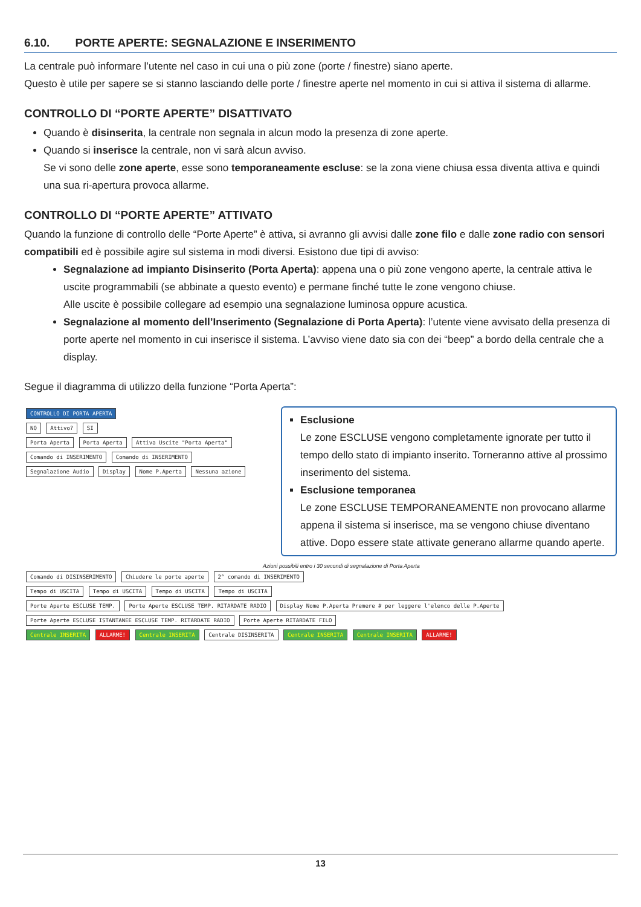6.10. PORTE APERTE: SEGNALAZIONE E INSERIMENTO
La centrale può informare l’utente nel caso in cui una o più zone (porte / finestre) siano aperte.
Questo è utile per sapere se si stanno lasciando delle porte / finestre aperte nel momento in cui si attiva il sistema di allarme.
CONTROLLO DI “PORTE APERTE” DISATTIVATO
Quando è disinserita, la centrale non segnala in alcun modo la presenza di zone aperte.
Quando si inserisce la centrale, non vi sarà alcun avviso.
Se vi sono delle zone aperte, esse sono temporaneamente escluse: se la zona viene chiusa essa diventa attiva e quindi una sua ri-apertura provoca allarme.
CONTROLLO DI “PORTE APERTE” ATTIVATO
Quando la funzione di controllo delle “Porte Aperte” è attiva, si avranno gli avvisi dalle zone filo e dalle zone radio con sensori compatibili ed è possibile agire sul sistema in modi diversi. Esistono due tipi di avviso:
Segnalazione ad impianto Disinserito (Porta Aperta): appena una o più zone vengono aperte, la centrale attiva le uscite programmabili (se abbinate a questo evento) e permane finché tutte le zone vengono chiuse.
Alle uscite è possibile collegare ad esempio una segnalazione luminosa oppure acustica.
Segnalazione al momento dell’Inserimento (Segnalazione di Porta Aperta): l’utente viene avvisato della presenza di porte aperte nel momento in cui inserisce il sistema. L’avviso viene dato sia con dei “beep” a bordo della centrale che a display.
Segue il diagramma di utilizzo della funzione “Porta Aperta”:
CONTROLLO DI PORTA APERTA
NO Attivo? SI
Porta Aperta Porta Aperta Attiva Uscite "Porta Aperta"
Comando di INSERIMENTO Comando di INSERIMENTO
Segnalazione Audio Display Nome P.Aperta Nessuna azione
Esclusione
Le zone ESCLUSE vengono completamente ignorate per tutto il tempo dello stato di impianto inserito. Torneranno attive al prossimo inserimento del sistema.
Esclusione temporanea
Le zone ESCLUSE TEMPORANEAMENTE non provocano allarme appena il sistema si inserisce, ma se vengono chiuse diventano attive. Dopo essere state attivate generano allarme quando aperte.
Azioni possibili entro i 30 secondi di segnalazione di Porta Aperta
Comando di DISINSERIMENTO Chiudere le porte aperte 2° comando di INSERIMENTO
Tempo di USCITA Tempo di USCITA Tempo di USCITA Tempo di USCITA
Porte Aperte ESCLUSE TEMP. Porte Aperte ESCLUSE TEMP. RITARDATE RADIO Display Nome P.Aperta Premere # per leggere l'elenco delle P.Aperte Porte Aperte ESCLUSE ISTANTANEE ESCLUSE TEMP. RITARDATE RADIO Porte Aperte RITARDATE FILO
Centrale INSERITA ALLARME! Centrale INSERITA Centrale DISINSERITA Centrale INSERITA Centrale INSERITA ALLARME!
13